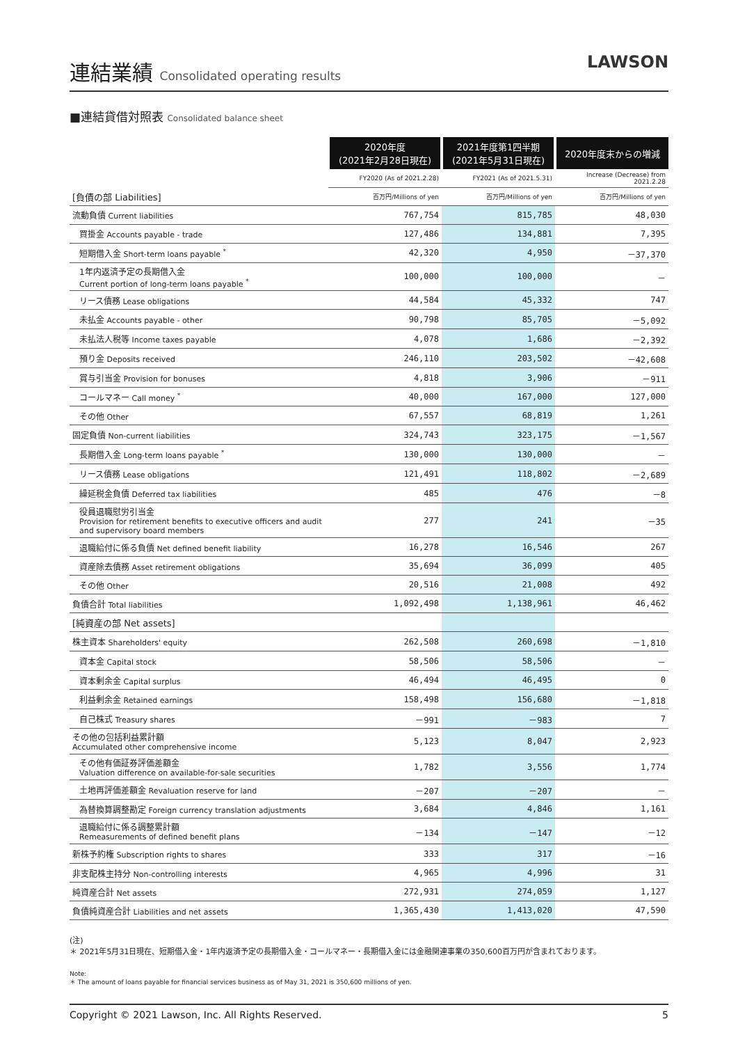連結業績 Consolidated operating results
LAWSON
■連結貸借対照表 Consolidated balance sheet
| | 2020年度 (2021年2月28日現在) | 2021年度第1四半期 (2021年5月31日現在) | 2020年度末からの増減 |
| | FY2020 (As of 2021.2.28) | FY2021 (As of 2021.5.31) | Increase (Decrease) from 2021.2.28 |
| [負債の部 Liabilities] | 百万円/Millions of yen | 百万円/Millions of yen | 百万円/Millions of yen |
| 流動負債 Current liabilities | 767,754 | 815,785 | 48,030 |
| 買掛金 Accounts payable - trade | 127,486 | 134,881 | 7,395 |
| 短期借入金 Short-term loans payable <sup>*</sup> | 42,320 | 4,950 | －37,370 |
| 1年内返済予定の長期借入金 Current portion of long-term loans payable <sup>*</sup> | 100,000 | 100,000 | － |
| リース債務 Lease obligations | 44,584 | 45,332 | 747 |
| 未払金 Accounts payable - other | 90,798 | 85,705 | －5,092 |
| 未払法人税等 Income taxes payable | 4,078 | 1,686 | －2,392 |
| 預り金 Deposits received | 246,110 | 203,502 | －42,608 |
| 賞与引当金 Provision for bonuses | 4,818 | 3,906 | －911 |
| コールマネー Call money <sup>*</sup> | 40,000 | 167,000 | 127,000 |
| その他 Other | 67,557 | 68,819 | 1,261 |
| 固定負債 Non-current liabilities | 324,743 | 323,175 | －1,567 |
| 長期借入金 Long-term loans payable <sup>*</sup> | 130,000 | 130,000 | － |
| リース債務 Lease obligations | 121,491 | 118,802 | －2,689 |
| 繰延税金負債 Deferred tax liabilities | 485 | 476 | －8 |
| 役員退職慰労引当金 Provision for retirement benefits to executive officers and audit and supervisory board members | 277 | 241 | －35 |
| 退職給付に係る負債 Net defined benefit liability | 16,278 | 16,546 | 267 |
| 資産除去債務 Asset retirement obligations | 35,694 | 36,099 | 405 |
| その他 Other | 20,516 | 21,008 | 492 |
| 負債合計 Total liabilities | 1,092,498 | 1,138,961 | 46,462 |
| [純資産の部 Net assets] | | | |
| 株主資本 Shareholders' equity | 262,508 | 260,698 | －1,810 |
| 資本金 Capital stock | 58,506 | 58,506 | － |
| 資本剰余金 Capital surplus | 46,494 | 46,495 | 0 |
| 利益剰余金 Retained earnings | 158,498 | 156,680 | －1,818 |
| 自己株式 Treasury shares | －991 | －983 | 7 |
| その他の包括利益累計額 Accumulated other comprehensive income | 5,123 | 8,047 | 2,923 |
| その他有価証券評価差額金 Valuation difference on available-for-sale securities | 1,782 | 3,556 | 1,774 |
| 土地再評価差額金 Revaluation reserve for land | －207 | －207 | － |
| 為替換算調整勘定 Foreign currency translation adjustments | 3,684 | 4,846 | 1,161 |
| 退職給付に係る調整累計額 Remeasurements of defined benefit plans | －134 | －147 | －12 |
| 新株予約権 Subscription rights to shares | 333 | 317 | －16 |
| 非支配株主持分 Non-controlling interests | 4,965 | 4,996 | 31 |
| 純資産合計 Net assets | 272,931 | 274,059 | 1,127 |
| 負債純資産合計 Liabilities and net assets | 1,365,430 | 1,413,020 | 47,590 |
(注)
＊ 2021年5月31日現在、短期借入金・1年内返済予定の長期借入金・コールマネー・長期借入金には金融関連事業の350,600百万円が含まれております。
Note:
＊ The amount of loans payable for financial services business as of May 31, 2021 is 350,600 millions of yen.
Copyright © 2021 Lawson, Inc. All Rights Reserved. 5